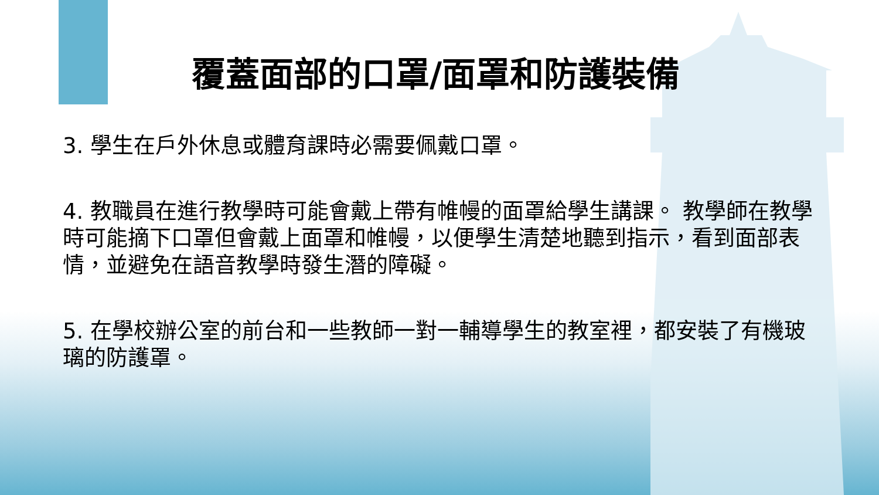覆蓋面部的口罩/面罩和防護裝備
3. 學生在戶外休息或體育課時必需要佩戴口罩。
4. 教職員在進行教學時可能會戴上帶有帷幔的面罩給學生講課。 教學師在教學時可能摘下口罩但會戴上面罩和帷幔，以便學生清楚地聽到指示，看到面部表情，並避免在語音教學時發生潛的障礙。
5. 在學校辦公室的前台和一些教師一對一輔導學生的教室裡，都安裝了有機玻璃的防護罩。